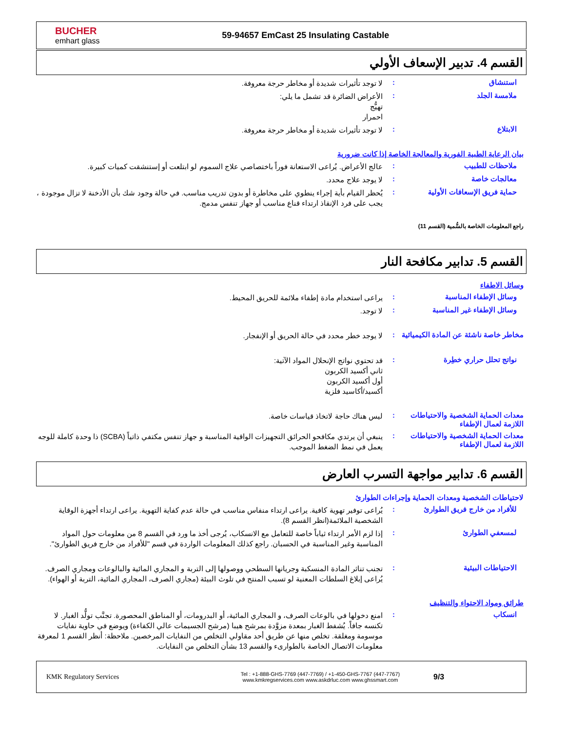BUCHER
emhart glass
59-94657 EmCast 25 Insulating Castable
القسم 4. تدبير الإسعاف الأولي
استنشاق :
لا توجد تأثيرات شديدة أو مخاطر حرجة معروفة.
ملامسة الجلد :
الأعراض الضائرة قد تشمل ما يلي:
تهيُّج
احمرار
الابتلاع :
لا توجد تأثيرات شديدة أو مخاطر حرجة معروفة.
بيان الرعاية الطبية الفورية والمعالجة الخاصة إذا كانت ضرورية
ملاحظات للطبيب :
عالج الأعراض. يُراعى الاستعانة فوراً باختصاصي علاج السموم لو ابتلعت أو إستنشقت كميات كبيرة.
معالجات خاصة :
لا يوجد علاج محدد.
حماية فريق الإسعافات الأولية :
يُحظر القيام بأية إجراء ينطوي على مخاطرة أو بدون تدريب مناسب. في حالة وجود شك بأن الأدخنة لا تزال موجودة ، يجب على فرد الإنقاذ ارتداء قناع مناسب أو جهاز تنفس مدمج.
راجع المعلومات الخاصة بالسُّمية (القسم 11)
القسم 5. تدابير مكافحة النار
وسائل الاطفاء
وسائل الإطفاء المناسبة :
يراعى استخدام مادة إطفاء ملائمة للحريق المحيط.
وسائل الإطفاء غير المناسبة :
لا توجد.
مخاطر خاصة ناشئة عن المادة الكيميائية
:
لا يوجد خطر محدد في حالة الحريق أو الإنفجار.
نواتج تحلل حراري خطِرة :
قد تحتوي نواتج الإنحلال المواد الآتية:
ثاني أكسيد الكربون
أول أكسيد الكربون
أكسيد/أكاسيد فلزية
معدات الحماية الشخصية والاحتياطات اللازمة لعمال الإطفاء
:
ليس هناك حاجة لاتخاذ قياسات خاصة.
معدات الحماية الشخصية والاحتياطات اللازمة لعمال الإطفاء
:
ينبغي أن يرتدي مكافحو الحرائق التجهيزات الواقية المناسبة و جهاز تنفس مكتفي ذاتياً (SCBA) ذا وحدة كاملة للوجه يعمل في نمط الضغط الموجب.
القسم 6. تدابير مواجهة التسرب العارض
لاحتياطات الشخصية ومعدات الحماية وإجراءات الطوارئ
للأفراد من خارج فريق الطوارئ :
يُراعى توفير تهوية كافية. يراعى ارتداء منفاس مناسب في حالة عدم كفاية التهوية. يراعى ارتداء أجهزة الوقاية الشخصية الملائمة(انظر القسم 8).
لمسعفي الطوارئ :
إذا لزم الأمر ارتداء ثياباً خاصة للتعامل مع الانسكاب، يُرجى أخذ ما ورد في القسم 8 من معلومات حول المواد المناسبة وغير المناسبة في الحسبان. راجع كذلك المعلومات الواردة في قسم "للأفراد من خارج فريق الطوارئ".
الاحتياطات البيئية :
تجنب تناثر المادة المنسكبة وجريانها السطحي ووصولها إلى التربة و المجاري المائية والبالوعات ومجاري الصرف. يُراعى إبلاغ السلطات المعنية لو تسبب المنتج في تلوث البيئة (مجاري الصرف، المجاري المائية، التربة أو الهواء).
طرائق ومواد الاحتواء والتنظيف
انسكاب :
امنع دخولها في بالوعات الصرف، و المجاري المائية، أو البدرومات، أو المناطق المحصورة. تجنَّب تولُّد الغبار. لا تكنسه جافاً. يُشفط الغبار بمعدة مزوَّدة بمرشح هيبا (مرشح الجسيمات عالي الكفاءة) ويوضع في حاوية نفايات موسومة ومغلقة. تخلص منها عن طريق أحد مقاولي التخلص من النفايات المرخصين. ملاحظة: أنظر القسم 1 لمعرفة معلومات الاتصال الخاصة بالطوارىء والقسم 13 بشأن التخلص من النفايات.
KMK Regulatory Services
Tel : +1-888-GHS-7769 (447-7769) / +1-450-GHS-7767 (447-7767)
www.kmkregservices.com www.askdrluc.com www.ghssmart.com
9/3